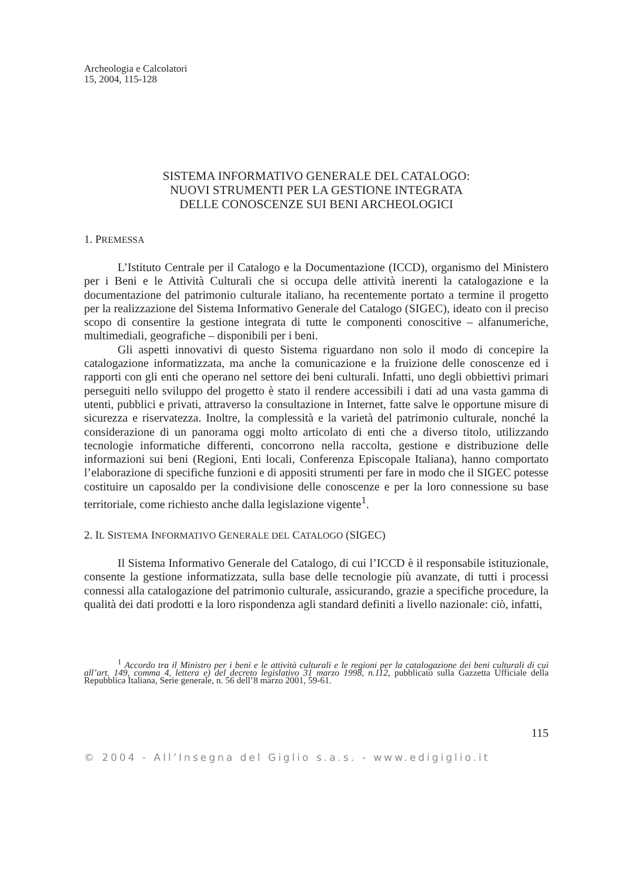Archeologia e Calcolatori
15, 2004, 115-128
SISTEMA INFORMATIVO GENERALE DEL CATALOGO:
NUOVI STRUMENTI PER LA GESTIONE INTEGRATA
DELLE CONOSCENZE SUI BENI ARCHEOLOGICI
1. PREMESSA
L’Istituto Centrale per il Catalogo e la Documentazione (ICCD), organismo del Ministero per i Beni e le Attività Culturali che si occupa delle attività inerenti la catalogazione e la documentazione del patrimonio culturale italiano, ha recentemente portato a termine il progetto per la realizzazione del Sistema Informativo Generale del Catalogo (SIGEC), ideato con il preciso scopo di consentire la gestione integrata di tutte le componenti conoscitive – alfanumeriche, multimediali, geografiche – disponibili per i beni.
Gli aspetti innovativi di questo Sistema riguardano non solo il modo di concepire la catalogazione informatizzata, ma anche la comunicazione e la fruizione delle conoscenze ed i rapporti con gli enti che operano nel settore dei beni culturali. Infatti, uno degli obbiettivi primari perseguiti nello sviluppo del progetto è stato il rendere accessibili i dati ad una vasta gamma di utenti, pubblici e privati, attraverso la consultazione in Internet, fatte salve le opportune misure di sicurezza e riservatezza. Inoltre, la complessità e la varietà del patrimonio culturale, nonché la considerazione di un panorama oggi molto articolato di enti che a diverso titolo, utilizzando tecnologie informatiche differenti, concorrono nella raccolta, gestione e distribuzione delle informazioni sui beni (Regioni, Enti locali, Conferenza Episcopale Italiana), hanno comportato l’elaborazione di specifiche funzioni e di appositi strumenti per fare in modo che il SIGEC potesse costituire un caposaldo per la condivisione delle conoscenze e per la loro connessione su base territoriale, come richiesto anche dalla legislazione vigente<sup>1</sup>.
2. IL SISTEMA INFORMATIVO GENERALE DEL CATALOGO (SIGEC)
Il Sistema Informativo Generale del Catalogo, di cui l’ICCD è il responsabile istituzionale, consente la gestione informatizzata, sulla base delle tecnologie più avanzate, di tutti i processi connessi alla catalogazione del patrimonio culturale, assicurando, grazie a specifiche procedure, la qualità dei dati prodotti e la loro rispondenza agli standard definiti a livello nazionale: ciò, infatti,
<sup>1</sup> Accordo tra il Ministro per i beni e le attività culturali e le regioni per la catalogazione dei beni culturali di cui all’art. 149, comma 4, lettera e) del decreto legislativo 31 marzo 1998, n.112, pubblicato sulla Gazzetta Ufficiale della Repubblica Italiana, Serie generale, n. 56 dell’8 marzo 2001, 59-61.
115
© 2004 - All’Insegna del Giglio s.a.s. - www.edigiglio.it